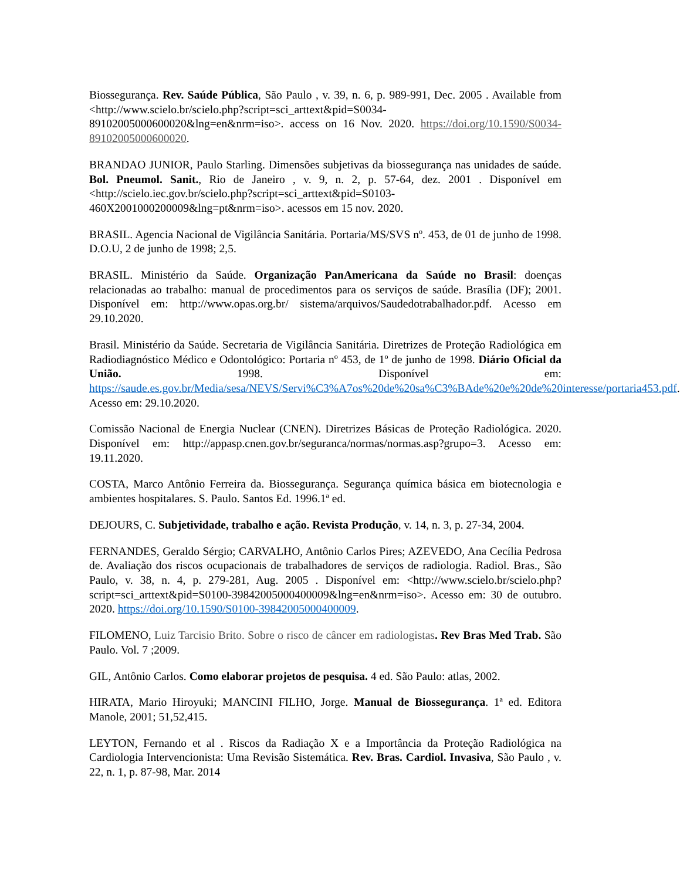Biossegurança. Rev. Saúde Pública, São Paulo , v. 39, n. 6, p. 989-991, Dec. 2005 . Available from <http://www.scielo.br/scielo.php?script=sci_arttext&pid=S0034-89102005000600020&lng=en&nrm=iso>. access on 16 Nov. 2020. https://doi.org/10.1590/S0034-89102005000600020.
BRANDAO JUNIOR, Paulo Starling. Dimensões subjetivas da biossegurança nas unidades de saúde. Bol. Pneumol. Sanit., Rio de Janeiro , v. 9, n. 2, p. 57-64, dez. 2001 . Disponível em <http://scielo.iec.gov.br/scielo.php?script=sci_arttext&pid=S0103-460X2001000200009&lng=pt&nrm=iso>. acessos em 15 nov. 2020.
BRASIL. Agencia Nacional de Vigilância Sanitária. Portaria/MS/SVS nº. 453, de 01 de junho de 1998. D.O.U, 2 de junho de 1998; 2,5.
BRASIL. Ministério da Saúde. Organização PanAmericana da Saúde no Brasil: doenças relacionadas ao trabalho: manual de procedimentos para os serviços de saúde. Brasília (DF); 2001. Disponível em: http://www.opas.org.br/ sistema/arquivos/Saudedotrabalhador.pdf. Acesso em 29.10.2020.
Brasil. Ministério da Saúde. Secretaria de Vigilância Sanitária. Diretrizes de Proteção Radiológica em Radiodiagnóstico Médico e Odontológico: Portaria nº 453, de 1º de junho de 1998. Diário Oficial da União. 1998. Disponível em: https://saude.es.gov.br/Media/sesa/NEVS/Servi%C3%A7os%20de%20sa%C3%BAde%20e%20de%20interesse/portaria453.pdf. Acesso em: 29.10.2020.
Comissão Nacional de Energia Nuclear (CNEN). Diretrizes Básicas de Proteção Radiológica. 2020. Disponível em: http://appasp.cnen.gov.br/seguranca/normas/normas.asp?grupo=3. Acesso em: 19.11.2020.
COSTA, Marco Antônio Ferreira da. Biossegurança. Segurança química básica em biotecnologia e ambientes hospitalares. S. Paulo. Santos Ed. 1996.1ª ed.
DEJOURS, C. Subjetividade, trabalho e ação. Revista Produção, v. 14, n. 3, p. 27-34, 2004.
FERNANDES, Geraldo Sérgio; CARVALHO, Antônio Carlos Pires; AZEVEDO, Ana Cecília Pedrosa de. Avaliação dos riscos ocupacionais de trabalhadores de serviços de radiologia. Radiol. Bras., São Paulo, v. 38, n. 4, p. 279-281, Aug. 2005 . Disponível em: <http://www.scielo.br/scielo.php?script=sci_arttext&pid=S0100-39842005000400009&lng=en&nrm=iso>. Acesso em: 30 de outubro. 2020. https://doi.org/10.1590/S0100-39842005000400009.
FILOMENO, Luiz Tarcisio Brito. Sobre o risco de câncer em radiologistas. Rev Bras Med Trab. São Paulo. Vol. 7 ;2009.
GIL, Antônio Carlos. Como elaborar projetos de pesquisa. 4 ed. São Paulo: atlas, 2002.
HIRATA, Mario Hiroyuki; MANCINI FILHO, Jorge. Manual de Biossegurança. 1ª ed. Editora Manole, 2001; 51,52,415.
LEYTON, Fernando et al . Riscos da Radiação X e a Importância da Proteção Radiológica na Cardiologia Intervencionista: Uma Revisão Sistemática. Rev. Bras. Cardiol. Invasiva, São Paulo , v. 22, n. 1, p. 87-98, Mar. 2014